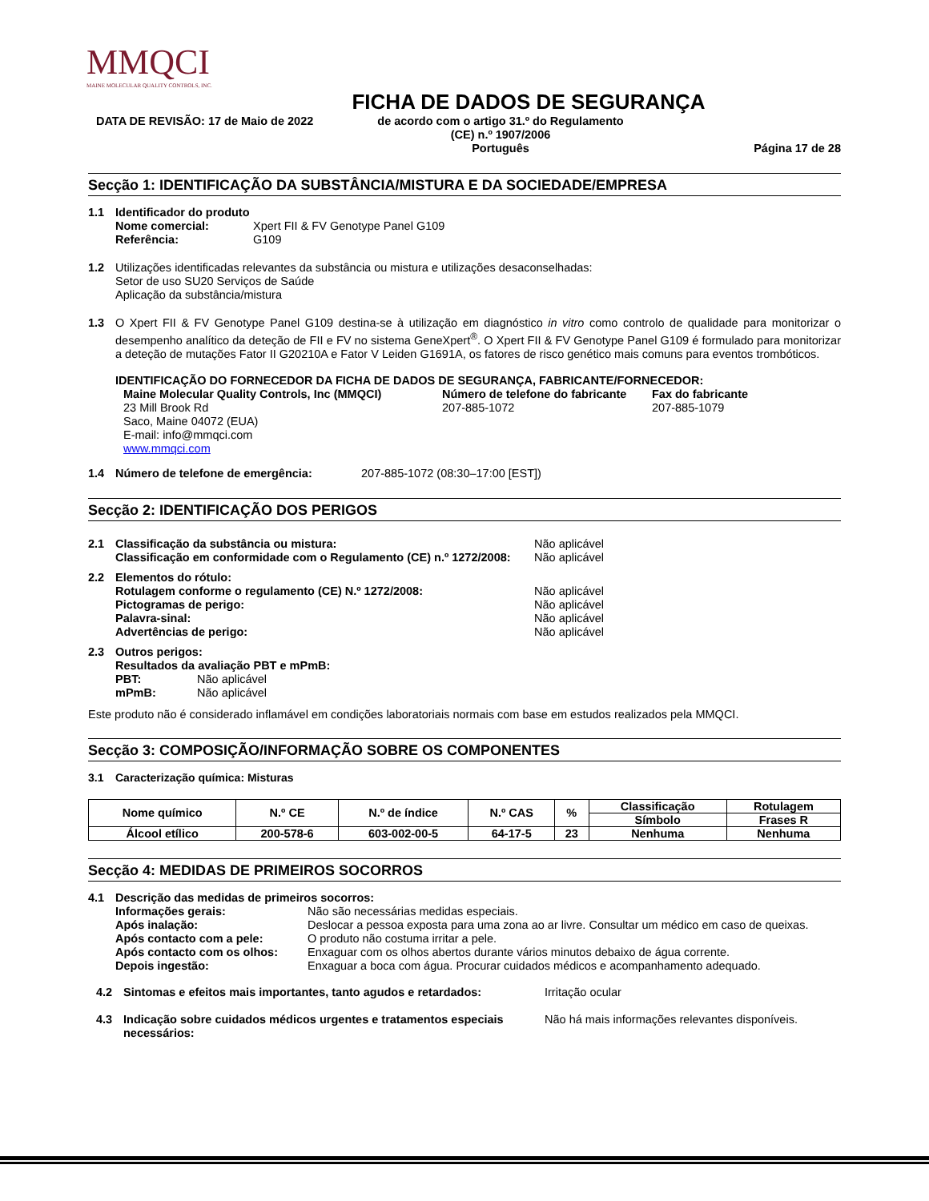MMQCI
MAINE MOLECULAR QUALITY CONTROLS, INC.
FICHA DE DADOS DE SEGURANÇA
DATA DE REVISÃO: 17 de Maio de 2022 de acordo com o artigo 31.º do Regulamento
(CE) n.º 1907/2006
Português
Página 17 de 28
Secção 1: IDENTIFICAÇÃO DA SUBSTÂNCIA/MISTURA E DA SOCIEDADE/EMPRESA
1.1 Identificador do produto
Nome comercial: Xpert FII & FV Genotype Panel G109
Referência: G109
1.2 Utilizações identificadas relevantes da substância ou mistura e utilizações desaconselhadas:
Setor de uso SU20 Serviços de Saúde
Aplicação da substância/mistura
1.3 O Xpert FII & FV Genotype Panel G109 destina-se à utilização em diagnóstico in vitro como controlo de qualidade para monitorizar o desempenho analítico da deteção de FII e FV no sistema GeneXpert<sup>®</sup>. O Xpert FII & FV Genotype Panel G109 é formulado para monitorizar a deteção de mutações Fator II G20210A e Fator V Leiden G1691A, os fatores de risco genético mais comuns para eventos trombóticos.
IDENTIFICAÇÃO DO FORNECEDOR DA FICHA DE DADOS DE SEGURANÇA, FABRICANTE/FORNECEDOR:
Maine Molecular Quality Controls, Inc (MMQCI)
23 Mill Brook Rd
Saco, Maine 04072 (EUA)
E-mail: info@mmqci.com
www.mmqci.com
Número de telefone do fabricante
207-885-1072
Fax do fabricante
207-885-1079
1.4 Número de telefone de emergência: 207-885-1072 (08:30–17:00 [EST])
Secção 2: IDENTIFICAÇÃO DOS PERIGOS
2.1
Classificação da substância ou mistura: Não aplicável
Classificação em conformidade com o Regulamento (CE) n.º 1272/2008: Não aplicável
2.2 Elementos do rótulo:
Rotulagem conforme o regulamento (CE) N.º 1272/2008: Não aplicável
Pictogramas de perigo: Não aplicável
Palavra-sinal: Não aplicável
Advertências de perigo: Não aplicável
2.3 Outros perigos:
Resultados da avaliação PBT e mPmB:
PBT: Não aplicável
mPmB: Não aplicável
Este produto não é considerado inflamável em condições laboratoriais normais com base em estudos realizados pela MMQCI.
Secção 3: COMPOSIÇÃO/INFORMAÇÃO SOBRE OS COMPONENTES
3.1 Caracterização química: Misturas
| Nome químico | N.º CE | N.º de índice | N.º CAS | % | Classificação | Rotulagem |
| --- | --- | --- | --- | --- | --- | --- |
| | | | | | Símbolo | Frases R |
| Álcool etílico | 200-578-6 | 603-002-00-5 | 64-17-5 | 23 | Nenhuma | Nenhuma |
Secção 4: MEDIDAS DE PRIMEIROS SOCORROS
4.1 Descrição das medidas de primeiros socorros:
Informações gerais: Não são necessárias medidas especiais.
Após inalação: Deslocar a pessoa exposta para uma zona ao ar livre. Consultar um médico em caso de queixas.
Após contacto com a pele: O produto não costuma irritar a pele.
Após contacto com os olhos: Enxaguar com os olhos abertos durante vários minutos debaixo de água corrente.
Depois ingestão: Enxaguar a boca com água. Procurar cuidados médicos e acompanhamento adequado.
4.2 Sintomas e efeitos mais importantes, tanto agudos e retardados: Irritação ocular
4.3 Indicação sobre cuidados médicos urgentes e tratamentos especiais necessários: Não há mais informações relevantes disponíveis.